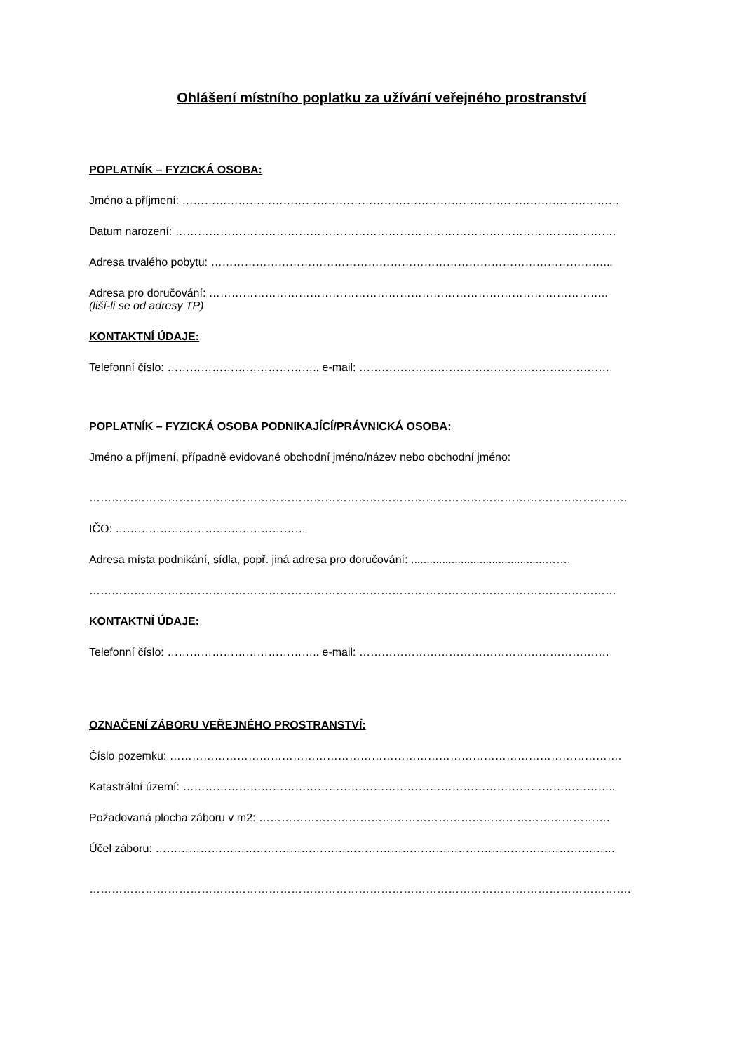Ohlášení místního poplatku za užívání veřejného prostranství
POPLATNÍK – FYZICKÁ OSOBA:
Jméno a příjmení: ………………………………………………………………………………………………………
Datum narození: ……………………………………………………………………………………………………….
Adresa trvalého pobytu: ……………………………………………………………………………………………...
Adresa pro doručování: ……………………………………………………………………………………………..
(liší-li se od adresy TP)
KONTAKTNÍ ÚDAJE:
Telefonní číslo: ………………………………….. e-mail: ………………………………………………………….
POPLATNÍK – FYZICKÁ OSOBA PODNIKAJÍCÍ/PRÁVNICKÁ OSOBA:
Jméno a příjmení, případně evidované obchodní jméno/název nebo obchodní jméno:
………………………………………………………………………………………………………………………………
IČO: ……………………………………………
Adresa místa podnikání, sídla, popř. jiná adresa pro doručování: ...........................................…….
……………………………………………………………………………………………………………………………
KONTAKTNÍ ÚDAJE:
Telefonní číslo: ………………………………….. e-mail: ………………………………………………………….
OZNAČENÍ ZÁBORU VEŘEJNÉHO PROSTRANSTVÍ:
Číslo pozemku: ………………………………………………………………………………………………………….
Katastrální území: ……………………………………………………………………………………………………..
Požadovaná plocha záboru v m2: ………………………………………………………………………………….
Účel záboru: ……………………………………………………………………………………………………………
……………………………………………………………………………………………………………………………….